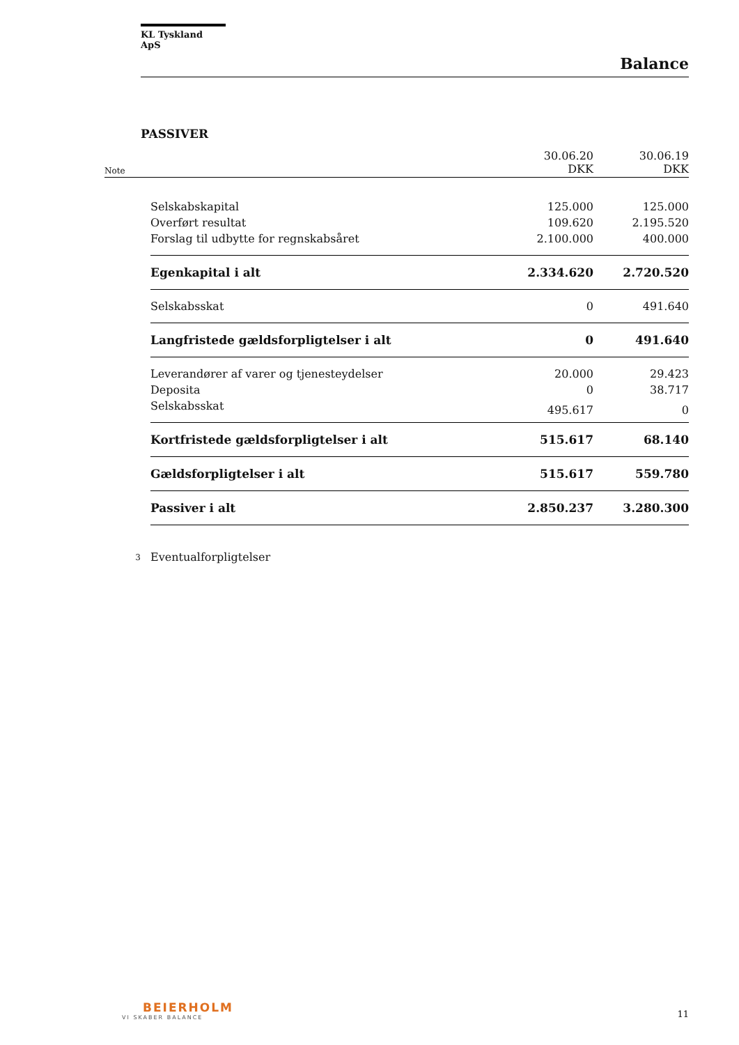KL Tyskland ApS
Balance
PASSIVER
| Note | | 30.06.20 DKK | 30.06.19 DKK |
| | Selskabskapital | 125.000 | 125.000 |
| | Overført resultat | 109.620 | 2.195.520 |
| | Forslag til udbytte for regnskabsåret | 2.100.000 | 400.000 |
| | Egenkapital i alt | 2.334.620 | 2.720.520 |
| | Selskabsskat | 0 | 491.640 |
| | Langfristede gældsforpligtelser i alt | 0 | 491.640 |
| | Leverandører af varer og tjenesteydelser | 20.000 | 29.423 |
| | Deposita | 0 | 38.717 |
| | Selskabsskat | 495.617 | 0 |
| | Kortfristede gældsforpligtelser i alt | 515.617 | 68.140 |
| | Gældsforpligtelser i alt | 515.617 | 559.780 |
| | Passiver i alt | 2.850.237 | 3.280.300 |
| 3 | Eventualforpligtelser | | |
BEIERHOLM
VI SKABER BALANCE
11